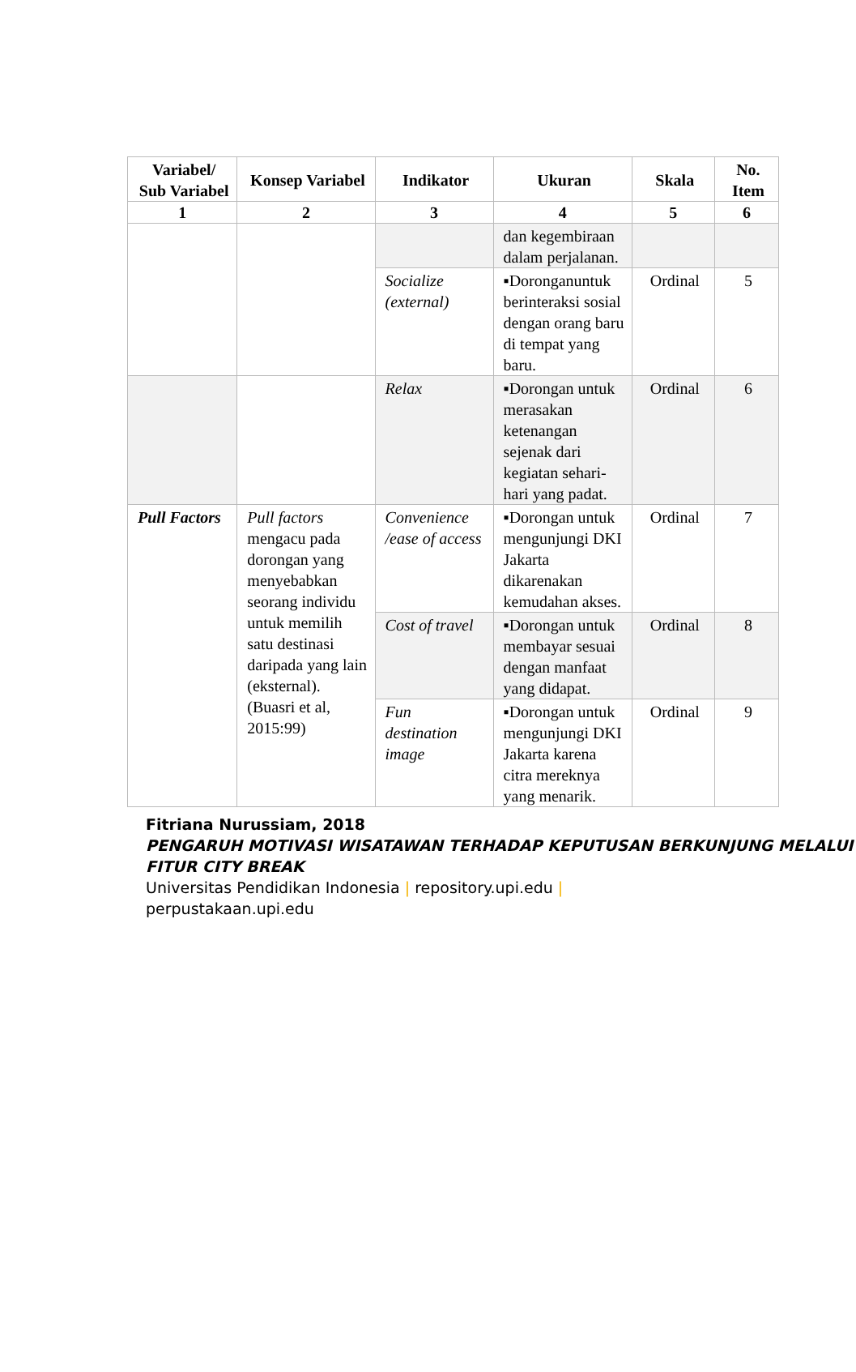| Variabel/ Sub Variabel | Konsep Variabel | Indikator | Ukuran | Skala | No. Item |
| --- | --- | --- | --- | --- | --- |
| 1 | 2 | 3 | 4 | 5 | 6 |
| | | | dan kegembiraan dalam perjalanan. | | |
| | | Socialize (external) | ▪Doronganuntuk berinteraksi sosial dengan orang baru di tempat yang baru. | Ordinal | 5 |
| | | Relax | ▪Dorongan untuk merasakan ketenangan sejenak dari kegiatan sehari-hari yang padat. | Ordinal | 6 |
| Pull Factors | Pull factors mengacu pada dorongan yang menyebabkan seorang individu untuk memilih satu destinasi daripada yang lain (eksternal). (Buasri et al, 2015:99) | Convenience /ease of access | ▪Dorongan untuk mengunjungi DKI Jakarta dikarenakan kemudahan akses. | Ordinal | 7 |
| | | Cost of travel | ▪Dorongan untuk membayar sesuai dengan manfaat yang didapat. | Ordinal | 8 |
| | | Fun destination image | ▪Dorongan untuk mengunjungi DKI Jakarta karena citra mereknya yang menarik. | Ordinal | 9 |
Fitriana Nurussiam, 2018
PENGARUH MOTIVASI WISATAWAN TERHADAP KEPUTUSAN BERKUNJUNG MELALUI FITUR CITY BREAK
Universitas Pendidikan Indonesia | repository.upi.edu |
perpustakaan.upi.edu